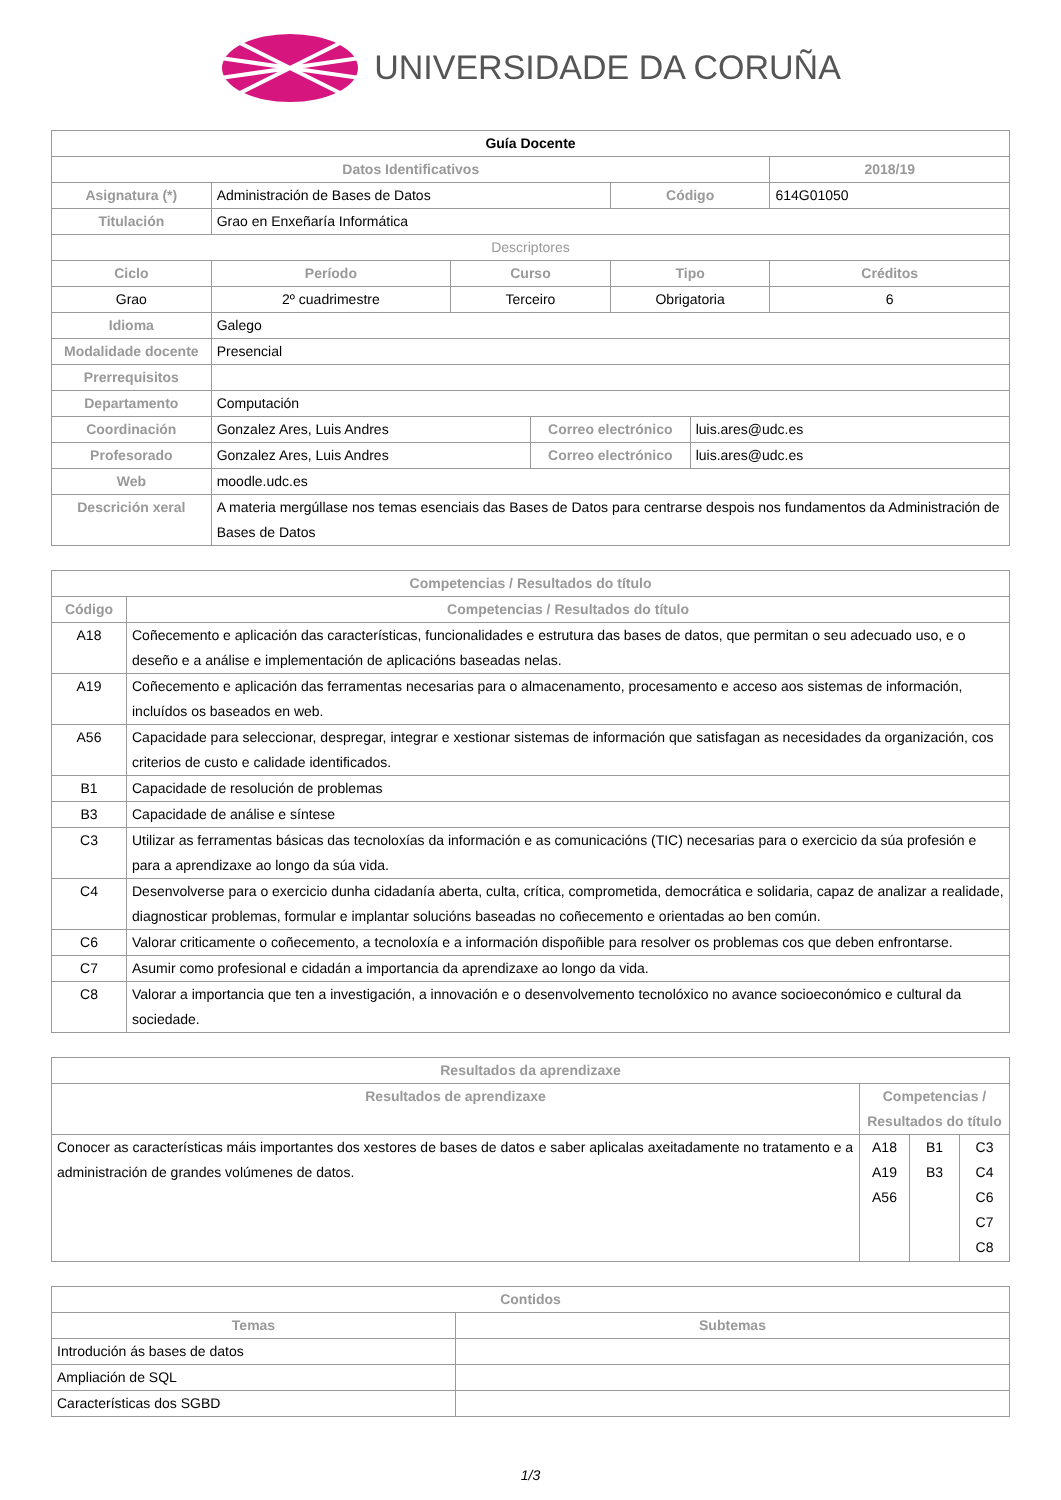UNIVERSIDADE DA CORUÑA
| Guía Docente | | | | | | |
| --- | --- | --- | --- | --- | --- | --- |
| Datos Identificativos | | | | | | 2018/19 |
| Asignatura (*) | Administración de Bases de Datos | | | Código | | 614G01050 |
| Titulación | Grao en Enxeñaría Informática | | | | | |
| Descriptores | | | | | | |
| Ciclo | Período | Curso | | Tipo | | Créditos |
| Grao | 2º cuadrimestre | Terceiro | | Obrigatoria | | 6 |
| Idioma | Galego | | | | | |
| Modalidade docente | Presencial | | | | | |
| Prerrequisitos | | | | | | |
| Departamento | Computación | | | | | |
| Coordinación | Gonzalez Ares, Luis Andres | | Correo electrónico | | luis.ares@udc.es | |
| Profesorado | Gonzalez Ares, Luis Andres | | Correo electrónico | | luis.ares@udc.es | |
| Web | moodle.udc.es | | | | | |
| Descrición xeral | A materia mergúllase nos temas esenciais das Bases de Datos para centrarse despois nos fundamentos da Administración de Bases de Datos | | | | | |
| Competencias / Resultados do título | |
| --- | --- |
| Código | Competencias / Resultados do título |
| A18 | Coñecemento e aplicación das características, funcionalidades e estrutura das bases de datos, que permitan o seu adecuado uso, e o deseño e a análise e implementación de aplicacións baseadas nelas. |
| A19 | Coñecemento e aplicación das ferramentas necesarias para o almacenamento, procesamento e acceso aos sistemas de información, incluídos os baseados en web. |
| A56 | Capacidade para seleccionar, despregar, integrar e xestionar sistemas de información que satisfagan as necesidades da organización, cos criterios de custo e calidade identificados. |
| B1 | Capacidade de resolución de problemas |
| B3 | Capacidade de análise e síntese |
| C3 | Utilizar as ferramentas básicas das tecnoloxías da información e as comunicacións (TIC) necesarias para o exercicio da súa profesión e para a aprendizaxe ao longo da súa vida. |
| C4 | Desenvolverse para o exercicio dunha cidadanía aberta, culta, crítica, comprometida, democrática e solidaria, capaz de analizar a realidade, diagnosticar problemas, formular e implantar solucións baseadas no coñecemento e orientadas ao ben común. |
| C6 | Valorar criticamente o coñecemento, a tecnoloxía e a información dispoñible para resolver os problemas cos que deben enfrontarse. |
| C7 | Asumir como profesional e cidadán a importancia da aprendizaxe ao longo da vida. |
| C8 | Valorar a importancia que ten a investigación, a innovación e o desenvolvemento tecnolóxico no avance socioeconómico e cultural da sociedade. |
| Resultados da aprendizaxe | | | |
| --- | --- | --- | --- |
| Resultados de aprendizaxe | Competencias / Resultados do título | | |
| Conocer as características máis importantes dos xestores de bases de datos e saber aplicalas axeitadamente no tratamento e a administración de grandes volúmenes de datos. | A18 A19 A56 | B1 B3 | C3 C4 C6 C7 C8 |
| Contidos | |
| --- | --- |
| Temas | Subtemas |
| Introdución ás bases de datos | |
| Ampliación de SQL | |
| Características dos SGBD | |
1/3